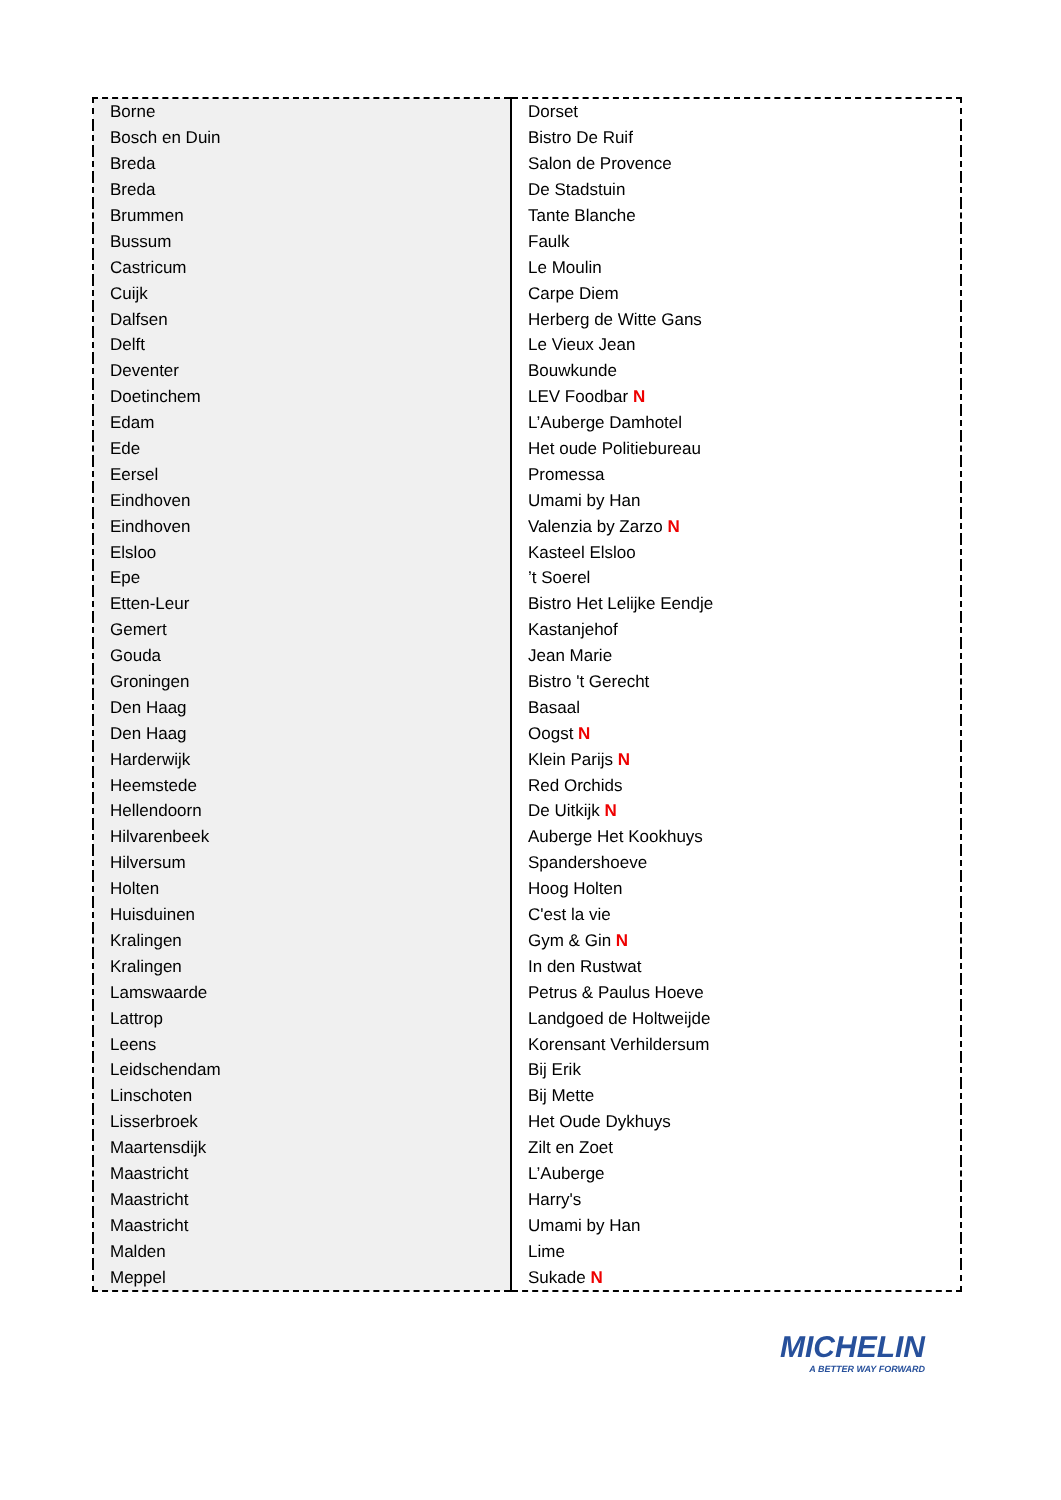| Borne | Dorset |
| Bosch en Duin | Bistro De Ruif |
| Breda | Salon de Provence |
| Breda | De Stadstuin |
| Brummen | Tante Blanche |
| Bussum | Faulk |
| Castricum | Le Moulin |
| Cuijk | Carpe Diem |
| Dalfsen | Herberg de Witte Gans |
| Delft | Le Vieux Jean |
| Deventer | Bouwkunde |
| Doetinchem | LEV Foodbar N |
| Edam | L’Auberge Damhotel |
| Ede | Het oude Politiebureau |
| Eersel | Promessa |
| Eindhoven | Umami by Han |
| Eindhoven | Valenzia by Zarzo N |
| Elsloo | Kasteel Elsloo |
| Epe | ’t Soerel |
| Etten-Leur | Bistro Het Lelijke Eendje |
| Gemert | Kastanjehof |
| Gouda | Jean Marie |
| Groningen | Bistro 't Gerecht |
| Den Haag | Basaal |
| Den Haag | Oogst N |
| Harderwijk | Klein Parijs N |
| Heemstede | Red Orchids |
| Hellendoorn | De Uitkijk N |
| Hilvarenbeek | Auberge Het Kookhuys |
| Hilversum | Spandershoeve |
| Holten | Hoog Holten |
| Huisduinen | C'est la vie |
| Kralingen | Gym & Gin N |
| Kralingen | In den Rustwat |
| Lamswaarde | Petrus & Paulus Hoeve |
| Lattrop | Landgoed de Holtweijde |
| Leens | Korensant Verhildersum |
| Leidschendam | Bij Erik |
| Linschoten | Bij Mette |
| Lisserbroek | Het Oude Dykhuys |
| Maartensdijk | Zilt en Zoet |
| Maastricht | L’Auberge |
| Maastricht | Harry's |
| Maastricht | Umami by Han |
| Malden | Lime |
| Meppel | Sukade N |
MICHELIN
A BETTER WAY FORWARD